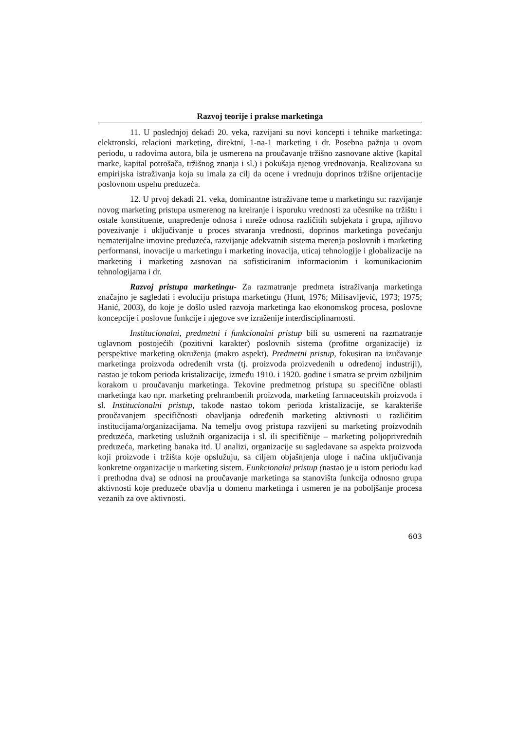Razvoj teorije i prakse marketinga
11. U poslednjoj dekadi 20. veka, razvijani su novi koncepti i tehnike marketinga: elektronski, relacioni marketing, direktni, 1-na-1 marketing i dr. Posebna pažnja u ovom periodu, u radovima autora, bila je usmerena na proučavanje tržišno zasnovane aktive (kapital marke, kapital potrošača, tržišnog znanja i sl.) i pokušaja njenog vrednovanja. Realizovana su empirijska istraživanja koja su imala za cilj da ocene i vrednuju doprinos tržišne orijentacije poslovnom uspehu preduzeća.
12. U prvoj dekadi 21. veka, dominantne istraživane teme u marketingu su: razvijanje novog marketing pristupa usmerenog na kreiranje i isporuku vrednosti za učesnike na tržištu i ostale konstituente, unapređenje odnosa i mreže odnosa različitih subjekata i grupa, njihovo povezivanje i uključivanje u proces stvaranja vrednosti, doprinos marketinga povećanju nematerijalne imovine preduzeća, razvijanje adekvatnih sistema merenja poslovnih i marketing performansi, inovacije u marketingu i marketing inovacija, uticaj tehnologije i globalizacije na marketing i marketing zasnovan na sofisticiranim informacionim i komunikacionim tehnologijama i dr.
Razvoj pristupa marketingu- Za razmatranje predmeta istraživanja marketinga značajno je sagledati i evoluciju pristupa marketingu (Hunt, 1976; Milisavljević, 1973; 1975; Hanić, 2003), do koje je došlo usled razvoja marketinga kao ekonomskog procesa, poslovne koncepcije i poslovne funkcije i njegove sve izraženije interdisciplinarnosti.
Institucionalni, predmetni i funkcionalni pristup bili su usmereni na razmatranje uglavnom postojećih (pozitivni karakter) poslovnih sistema (profitne organizacije) iz perspektive marketing okruženja (makro aspekt). Predmetni pristup, fokusiran na izučavanje marketinga proizvoda određenih vrsta (tj. proizvoda proizvedenih u određenoj industriji), nastao je tokom perioda kristalizacije, između 1910. i 1920. godine i smatra se prvim ozbiljnim korakom u proučavanju marketinga. Tekovine predmetnog pristupa su specifične oblasti marketinga kao npr. marketing prehrambenih proizvoda, marketing farmaceutskih proizvoda i sl. Institucionalni pristup, takođe nastao tokom perioda kristalizacije, se karakteriše proučavanjem specifičnosti obavljanja određenih marketing aktivnosti u različitim institucijama/organizacijama. Na temelju ovog pristupa razvijeni su marketing proizvodnih preduzeća, marketing uslužnih organizacija i sl. ili specifičnije – marketing poljoprivrednih preduzeća, marketing banaka itd. U analizi, organizacije su sagledavane sa aspekta proizvoda koji proizvode i tržišta koje opslužuju, sa ciljem objašnjenja uloge i načina uključivanja konkretne organizacije u marketing sistem. Funkcionalni pristup (nastao je u istom periodu kad i prethodna dva) se odnosi na proučavanje marketinga sa stanovišta funkcija odnosno grupa aktivnosti koje preduzeće obavlja u domenu marketinga i usmeren je na poboljšanje procesa vezanih za ove aktivnosti.
603